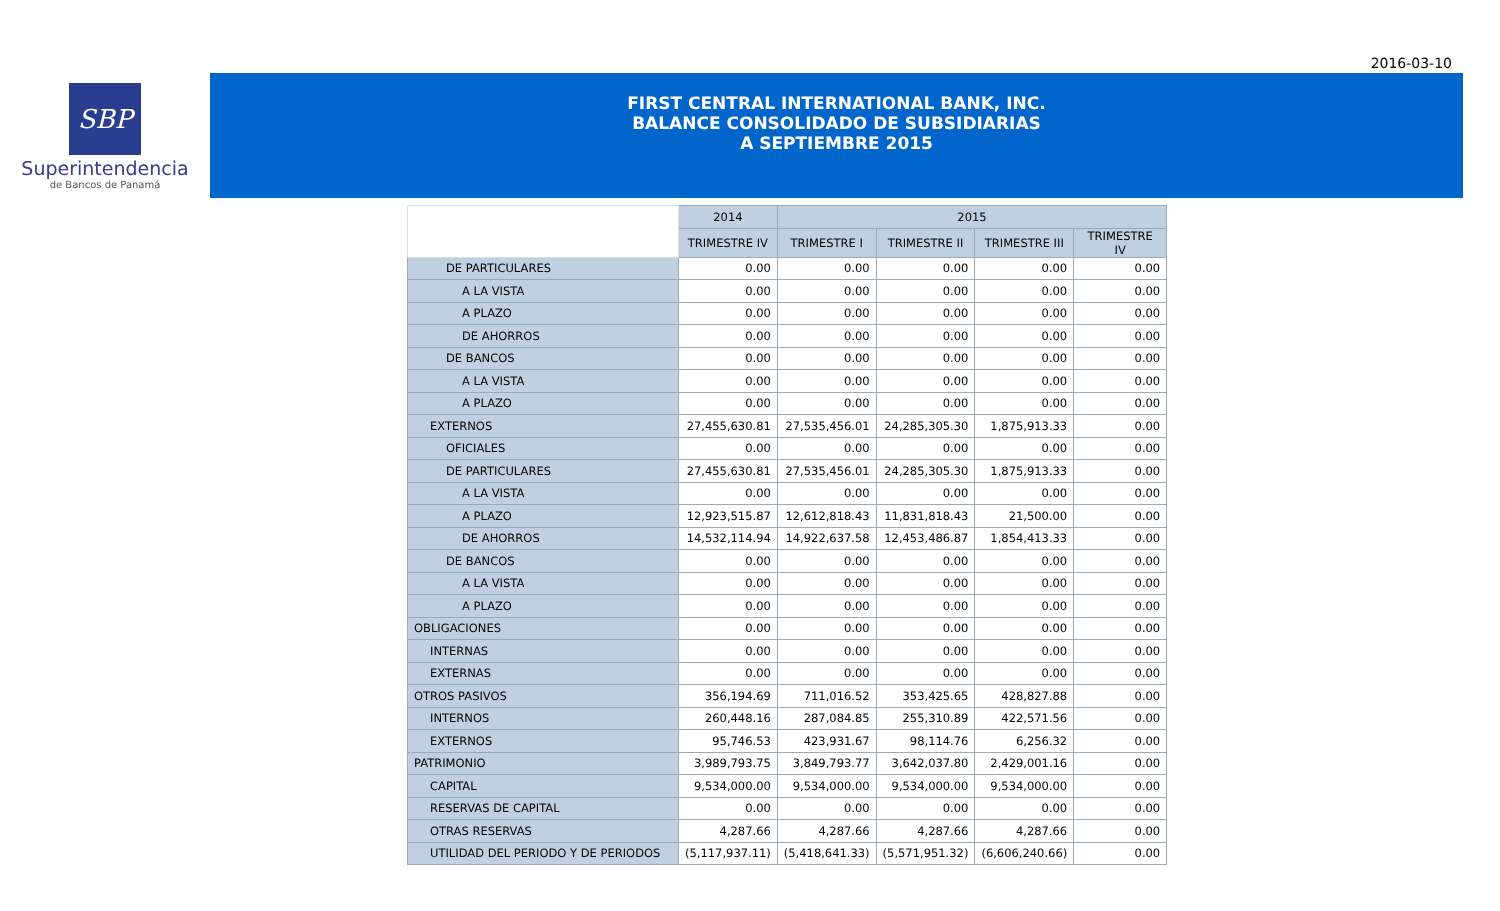2016-03-10
SBP
Superintendencia
de Bancos de Panamá
FIRST CENTRAL INTERNATIONAL BANK, INC.
BALANCE CONSOLIDADO DE SUBSIDIARIAS
A SEPTIEMBRE 2015
| | 2014 | 2015 | | | |
| | TRIMESTRE IV | TRIMESTRE I | TRIMESTRE II | TRIMESTRE III | TRIMESTRE IV |
| DE PARTICULARES | 0.00 | 0.00 | 0.00 | 0.00 | 0.00 |
| A LA VISTA | 0.00 | 0.00 | 0.00 | 0.00 | 0.00 |
| A PLAZO | 0.00 | 0.00 | 0.00 | 0.00 | 0.00 |
| DE AHORROS | 0.00 | 0.00 | 0.00 | 0.00 | 0.00 |
| DE BANCOS | 0.00 | 0.00 | 0.00 | 0.00 | 0.00 |
| A LA VISTA | 0.00 | 0.00 | 0.00 | 0.00 | 0.00 |
| A PLAZO | 0.00 | 0.00 | 0.00 | 0.00 | 0.00 |
| EXTERNOS | 27,455,630.81 | 27,535,456.01 | 24,285,305.30 | 1,875,913.33 | 0.00 |
| OFICIALES | 0.00 | 0.00 | 0.00 | 0.00 | 0.00 |
| DE PARTICULARES | 27,455,630.81 | 27,535,456.01 | 24,285,305.30 | 1,875,913.33 | 0.00 |
| A LA VISTA | 0.00 | 0.00 | 0.00 | 0.00 | 0.00 |
| A PLAZO | 12,923,515.87 | 12,612,818.43 | 11,831,818.43 | 21,500.00 | 0.00 |
| DE AHORROS | 14,532,114.94 | 14,922,637.58 | 12,453,486.87 | 1,854,413.33 | 0.00 |
| DE BANCOS | 0.00 | 0.00 | 0.00 | 0.00 | 0.00 |
| A LA VISTA | 0.00 | 0.00 | 0.00 | 0.00 | 0.00 |
| A PLAZO | 0.00 | 0.00 | 0.00 | 0.00 | 0.00 |
| OBLIGACIONES | 0.00 | 0.00 | 0.00 | 0.00 | 0.00 |
| INTERNAS | 0.00 | 0.00 | 0.00 | 0.00 | 0.00 |
| EXTERNAS | 0.00 | 0.00 | 0.00 | 0.00 | 0.00 |
| OTROS PASIVOS | 356,194.69 | 711,016.52 | 353,425.65 | 428,827.88 | 0.00 |
| INTERNOS | 260,448.16 | 287,084.85 | 255,310.89 | 422,571.56 | 0.00 |
| EXTERNOS | 95,746.53 | 423,931.67 | 98,114.76 | 6,256.32 | 0.00 |
| PATRIMONIO | 3,989,793.75 | 3,849,793.77 | 3,642,037.80 | 2,429,001.16 | 0.00 |
| CAPITAL | 9,534,000.00 | 9,534,000.00 | 9,534,000.00 | 9,534,000.00 | 0.00 |
| RESERVAS DE CAPITAL | 0.00 | 0.00 | 0.00 | 0.00 | 0.00 |
| OTRAS RESERVAS | 4,287.66 | 4,287.66 | 4,287.66 | 4,287.66 | 0.00 |
| UTILIDAD DEL PERIODO Y DE PERIODOS | (5,117,937.11) | (5,418,641.33) | (5,571,951.32) | (6,606,240.66) | 0.00 |